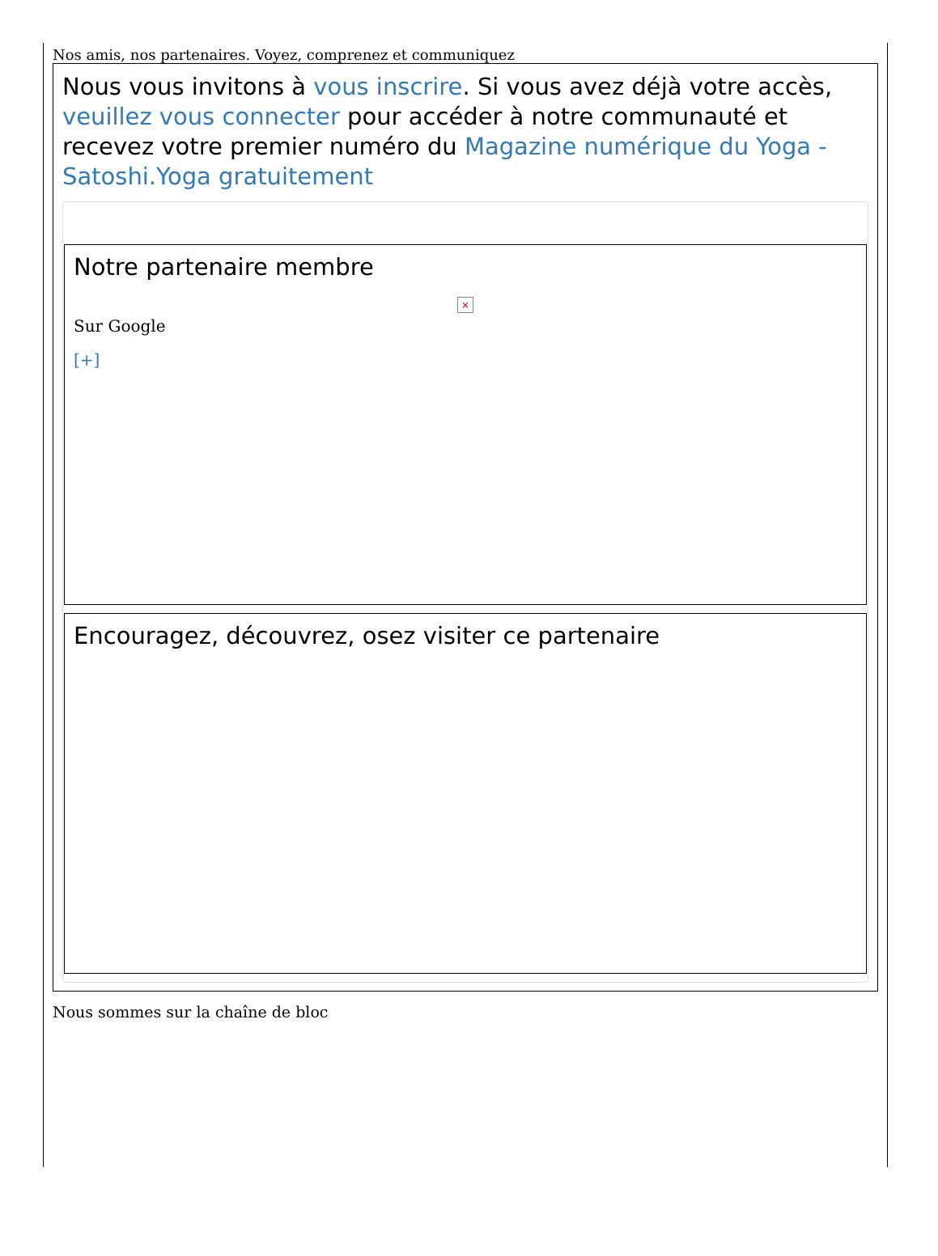Nos amis, nos partenaires. Voyez, comprenez et communiquez
Nous vous invitons à vous inscrire. Si vous avez déjà votre accès, veuillez vous connecter pour accéder à notre communauté et recevez votre premier numéro du Magazine numérique du Yoga - Satoshi.Yoga gratuitement
Notre partenaire membre
×
Sur Google
[+]
Encouragez, découvrez, osez visiter ce partenaire
Nous sommes sur la chaîne de bloc